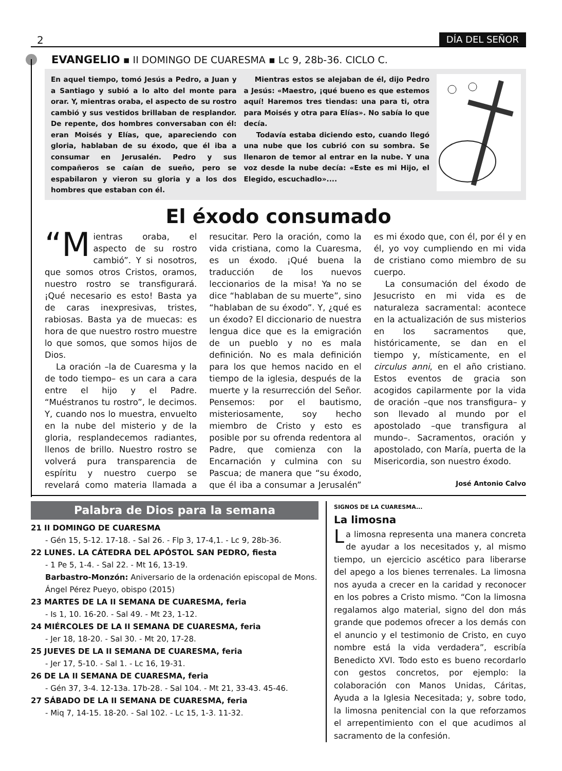2 DÍA DEL SEÑOR
EVANGELIO ▪ II DOMINGO DE CUARESMA ▪ Lc 9, 28b-36. CICLO C.
En aquel tiempo, tomó Jesús a Pedro, a Juan y a Santiago y subió a lo alto del monte para orar. Y, mientras oraba, el aspecto de su rostro cambió y sus vestidos brillaban de resplandor. De repente, dos hombres conversaban con él: eran Moisés y Elías, que, apareciendo con gloria, hablaban de su éxodo, que él iba a consumar en Jerusalén. Pedro y sus compañeros se caían de sueño, pero se espabilaron y vieron su gloria y a los dos hombres que estaban con él.
Mientras estos se alejaban de él, dijo Pedro a Jesús: «Maestro, ¡qué bueno es que estemos aquí! Haremos tres tiendas: una para ti, otra para Moisés y otra para Elías». No sabía lo que decía.
Todavía estaba diciendo esto, cuando llegó una nube que los cubrió con su sombra. Se llenaron de temor al entrar en la nube. Y una voz desde la nube decía: «Este es mi Hijo, el Elegido, escuchadlo»....
El éxodo consumado
“M ientras oraba, el aspecto de su rostro cambió”. Y si nosotros, que somos otros Cristos, oramos, nuestro rostro se transfigurará. ¡Qué necesario es esto! Basta ya de caras inexpresivas, tristes, rabiosas. Basta ya de muecas: es hora de que nuestro rostro muestre lo que somos, que somos hijos de Dios.
La oración –la de Cuaresma y la de todo tiempo– es un cara a cara entre el hijo y el Padre. “Muéstranos tu rostro”, le decimos. Y, cuando nos lo muestra, envuelto en la nube del misterio y de la gloria, resplandecemos radiantes, llenos de brillo. Nuestro rostro se volverá pura transparencia de espíritu y nuestro cuerpo se revelará como materia llamada a resucitar. Pero la oración, como la vida cristiana, como la Cuaresma, es un éxodo. ¡Qué buena la traducción de los nuevos leccionarios de la misa! Ya no se dice “hablaban de su muerte”, sino “hablaban de su éxodo”. Y, ¿qué es un éxodo? El diccionario de nuestra lengua dice que es la emigración de un pueblo y no es mala definición. No es mala definición para los que hemos nacido en el tiempo de la iglesia, después de la muerte y la resurrección del Señor. Pensemos: por el bautismo, misteriosamente, soy hecho miembro de Cristo y esto es posible por su ofrenda redentora al Padre, que comienza con la Encarnación y culmina con su Pascua; de manera que “su éxodo, que él iba a consumar a Jerusalén” es mi éxodo que, con él, por él y en él, yo voy cumpliendo en mi vida de cristiano como miembro de su cuerpo.
La consumación del éxodo de Jesucristo en mi vida es de naturaleza sacramental: acontece en la actualización de sus misterios en los sacramentos que, históricamente, se dan en el tiempo y, místicamente, en el circulus anni, en el año cristiano. Estos eventos de gracia son acogidos capilarmente por la vida de oración –que nos transfigura– y son llevado al mundo por el apostolado –que transfigura al mundo–. Sacramentos, oración y apostolado, con María, puerta de la Misericordia, son nuestro éxodo.
José Antonio Calvo
Palabra de Dios para la semana
21 II DOMINGO DE CUARESMA
- Gén 15, 5-12. 17-18. - Sal 26. - Flp 3, 17-4,1. - Lc 9, 28b-36.
22 LUNES. LA CÁTEDRA DEL APÓSTOL SAN PEDRO, fiesta
- 1 Pe 5, 1-4. - Sal 22. - Mt 16, 13-19.
Barbastro-Monzón: Aniversario de la ordenación episcopal de Mons. Ángel Pérez Pueyo, obispo (2015)
23 MARTES DE LA II SEMANA DE CUARESMA, feria
- Is 1, 10. 16-20. - Sal 49. - Mt 23, 1-12.
24 MIÉRCOLES DE LA II SEMANA DE CUARESMA, feria
- Jer 18, 18-20. - Sal 30. - Mt 20, 17-28.
25 JUEVES DE LA II SEMANA DE CUARESMA, feria
- Jer 17, 5-10. - Sal 1. - Lc 16, 19-31.
26 DE LA II SEMANA DE CUARESMA, feria
- Gén 37, 3-4. 12-13a. 17b-28. - Sal 104. - Mt 21, 33-43. 45-46.
27 SÁBADO DE LA II SEMANA DE CUARESMA, feria
- Miq 7, 14-15. 18-20. - Sal 102. - Lc 15, 1-3. 11-32.
SIGNOS DE LA CUARESMA...
La limosna
La limosna representa una manera concreta de ayudar a los necesitados y, al mismo tiempo, un ejercicio ascético para liberarse del apego a los bienes terrenales. La limosna nos ayuda a crecer en la caridad y reconocer en los pobres a Cristo mismo. “Con la limosna regalamos algo material, signo del don más grande que podemos ofrecer a los demás con el anuncio y el testimonio de Cristo, en cuyo nombre está la vida verdadera”, escribía Benedicto XVI. Todo esto es bueno recordarlo con gestos concretos, por ejemplo: la colaboración con Manos Unidas, Cáritas, Ayuda a la Iglesia Necesitada; y, sobre todo, la limosna penitencial con la que reforzamos el arrepentimiento con el que acudimos al sacramento de la confesión.